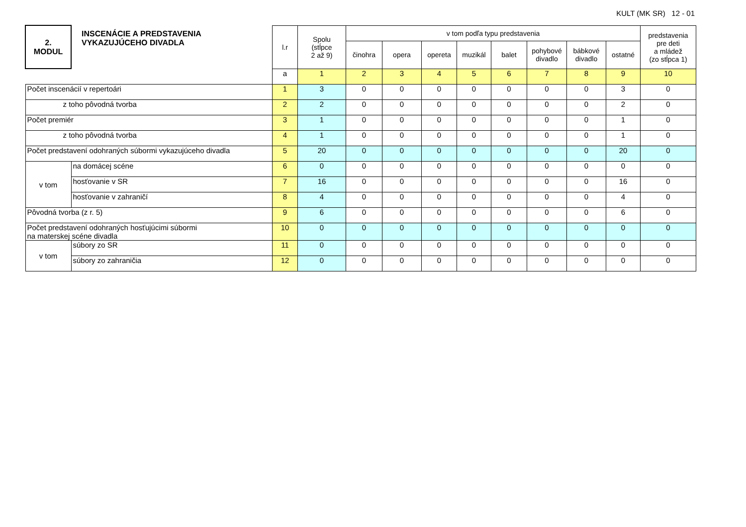KULT (MK SR) 12 - 01
| 2. MODUL | INSCENÁCIE A PREDSTAVENIA VYKAZUJÚCEHO DIVADLA | l.r | Spolu (stĺpce 2 až 9) | v tom podľa typu predstavenia | | | | | | | | predstavenia pre deti a mládež (zo stĺpca 1) |
| --- | --- | --- | --- | --- | --- | --- | --- | --- | --- | --- | --- | --- |
| | | | | činohra | opera | opereta | muzikál | balet | pohybové divadlo | bábkové divadlo | ostatné | |
| | | a | 1 | 2 | 3 | 4 | 5 | 6 | 7 | 8 | 9 | 10 |
| Počet inscenácií v repertoári | | 1 | 3 | 0 | 0 | 0 | 0 | 0 | 0 | 0 | 3 | 0 |
| z toho pôvodná tvorba | | 2 | 2 | 0 | 0 | 0 | 0 | 0 | 0 | 0 | 2 | 0 |
| Počet premiér | | 3 | 1 | 0 | 0 | 0 | 0 | 0 | 0 | 0 | 1 | 0 |
| z toho pôvodná tvorba | | 4 | 1 | 0 | 0 | 0 | 0 | 0 | 0 | 0 | 1 | 0 |
| Počet predstavení odohraných súbormi vykazujúceho divadla | | 5 | 20 | 0 | 0 | 0 | 0 | 0 | 0 | 0 | 20 | 0 |
| v tom | na domácej scéne | 6 | 0 | 0 | 0 | 0 | 0 | 0 | 0 | 0 | 0 | 0 |
| | hosťovanie v SR | 7 | 16 | 0 | 0 | 0 | 0 | 0 | 0 | 0 | 16 | 0 |
| | hosťovanie v zahraničí | 8 | 4 | 0 | 0 | 0 | 0 | 0 | 0 | 0 | 4 | 0 |
| Pôvodná tvorba (z r. 5) | | 9 | 6 | 0 | 0 | 0 | 0 | 0 | 0 | 0 | 6 | 0 |
| Počet predstavení odohraných hosťujúcimi súbormi na materskej scéne divadla | | 10 | 0 | 0 | 0 | 0 | 0 | 0 | 0 | 0 | 0 | 0 |
| v tom | súbory zo SR | 11 | 0 | 0 | 0 | 0 | 0 | 0 | 0 | 0 | 0 | 0 |
| | súbory zo zahraničia | 12 | 0 | 0 | 0 | 0 | 0 | 0 | 0 | 0 | 0 | 0 |